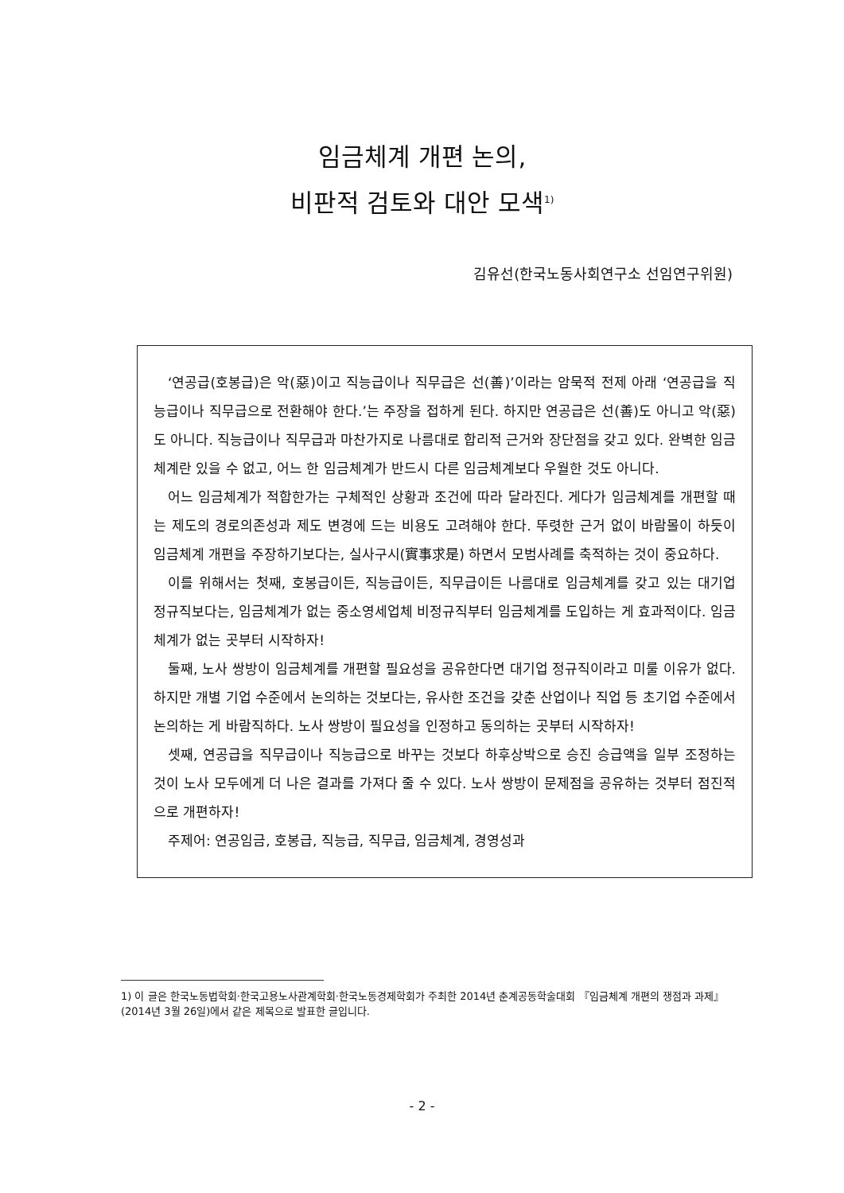임금체계 개편 논의,
비판적 검토와 대안 모색<sup>1)</sup>
김유선(한국노동사회연구소 선임연구위원)
‘연공급(호봉급)은 악(惡)이고 직능급이나 직무급은 선(善)’이라는 암묵적 전제 아래 ‘연공급을 직능급이나 직무급으로 전환해야 한다.’는 주장을 접하게 된다. 하지만 연공급은 선(善)도 아니고 악(惡)도 아니다. 직능급이나 직무급과 마찬가지로 나름대로 합리적 근거와 장단점을 갖고 있다. 완벽한 임금체계란 있을 수 없고, 어느 한 임금체계가 반드시 다른 임금체계보다 우월한 것도 아니다.
어느 임금체계가 적합한가는 구체적인 상황과 조건에 따라 달라진다. 게다가 임금체계를 개편할 때는 제도의 경로의존성과 제도 변경에 드는 비용도 고려해야 한다. 뚜렷한 근거 없이 바람몰이 하듯이 임금체계 개편을 주장하기보다는, 실사구시(實事求是) 하면서 모범사례를 축적하는 것이 중요하다.
이를 위해서는 첫째, 호봉급이든, 직능급이든, 직무급이든 나름대로 임금체계를 갖고 있는 대기업 정규직보다는, 임금체계가 없는 중소영세업체 비정규직부터 임금체계를 도입하는 게 효과적이다. 임금체계가 없는 곳부터 시작하자!
둘째, 노사 쌍방이 임금체계를 개편할 필요성을 공유한다면 대기업 정규직이라고 미룰 이유가 없다. 하지만 개별 기업 수준에서 논의하는 것보다는, 유사한 조건을 갖춘 산업이나 직업 등 초기업 수준에서 논의하는 게 바람직하다. 노사 쌍방이 필요성을 인정하고 동의하는 곳부터 시작하자!
셋째, 연공급을 직무급이나 직능급으로 바꾸는 것보다 하후상박으로 승진 승급액을 일부 조정하는 것이 노사 모두에게 더 나은 결과를 가져다 줄 수 있다. 노사 쌍방이 문제점을 공유하는 것부터 점진적으로 개편하자!
주제어: 연공임금, 호봉급, 직능급, 직무급, 임금체계, 경영성과
1) 이 글은 한국노동법학회·한국고용노사관계학회·한국노동경제학회가 주최한 2014년 춘계공동학술대회 『임금체계 개편의 쟁점과 과제』(2014년 3월 26일)에서 같은 제목으로 발표한 글입니다.
- 2 -